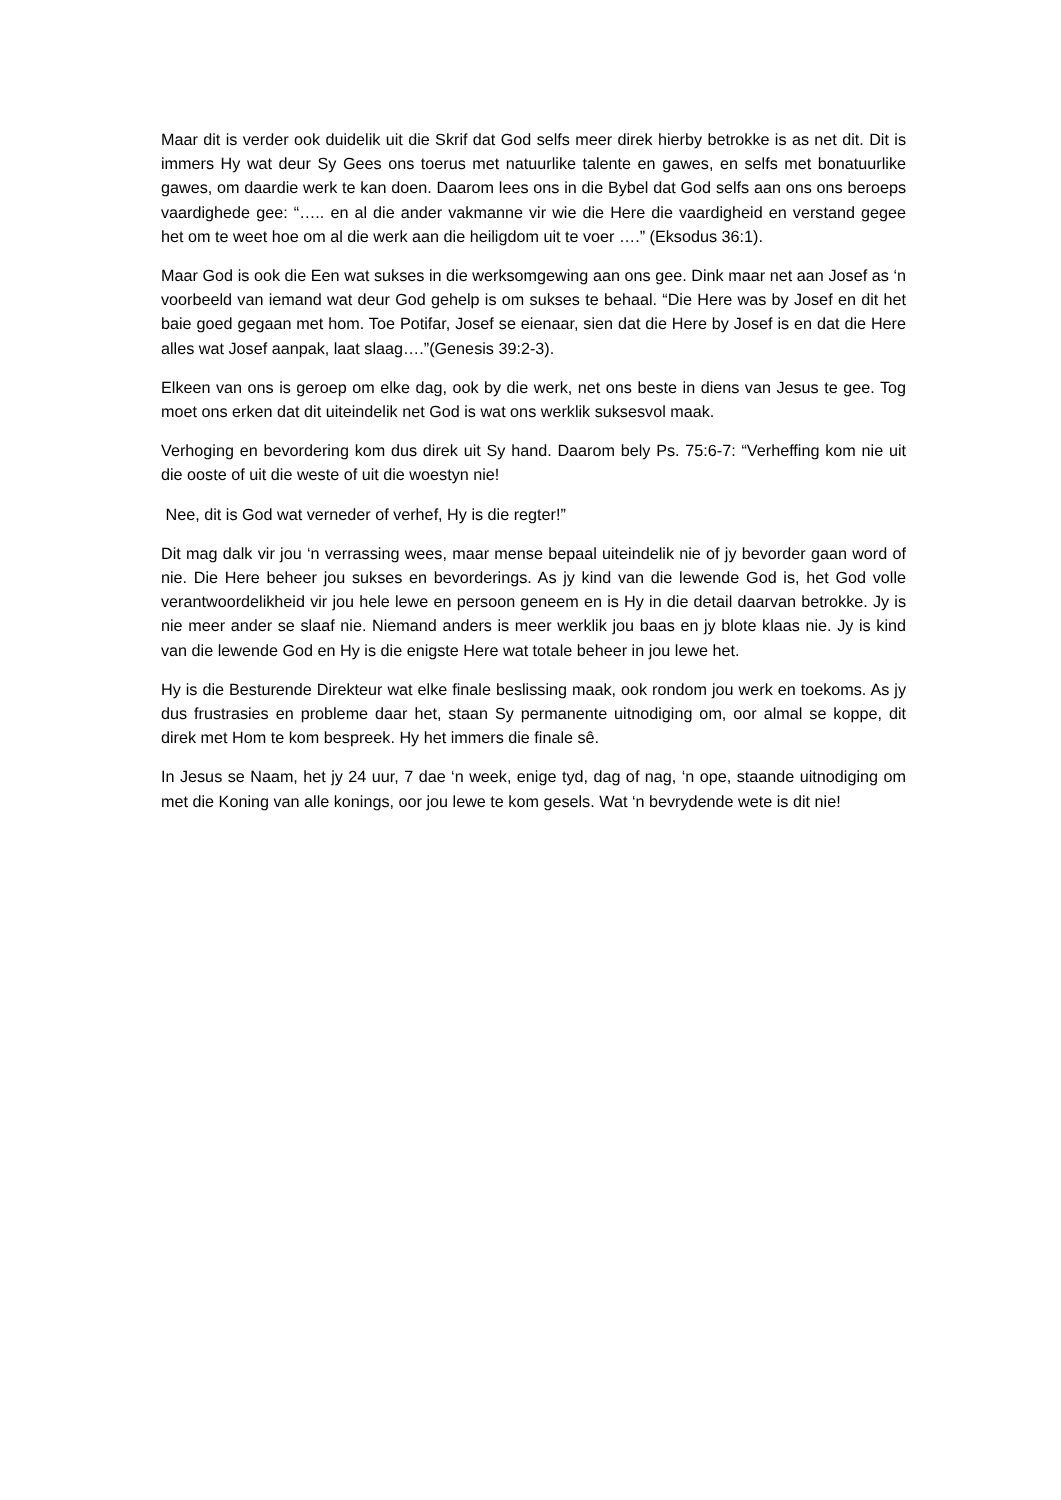Maar dit is verder ook duidelik uit die Skrif dat God selfs meer direk hierby betrokke is as net dit. Dit is immers Hy wat deur Sy Gees ons toerus met natuurlike talente en gawes, en selfs met bonatuurlike gawes, om daardie werk te kan doen. Daarom lees ons in die Bybel dat God selfs aan ons ons beroeps vaardighede gee: “….. en al die ander vakmanne vir wie die Here die vaardigheid en verstand gegee het om te weet hoe om al die werk aan die heiligdom uit te voer ….” (Eksodus 36:1).
Maar God is ook die Een wat sukses in die werksomgewing aan ons gee. Dink maar net aan Josef as ‘n voorbeeld van iemand wat deur God gehelp is om sukses te behaal. “Die Here was by Josef en dit het baie goed gegaan met hom. Toe Potifar, Josef se eienaar, sien dat die Here by Josef is en dat die Here alles wat Josef aanpak, laat slaag….”(Genesis 39:2-3).
Elkeen van ons is geroep om elke dag, ook by die werk, net ons beste in diens van Jesus te gee. Tog moet ons erken dat dit uiteindelik net God is wat ons werklik suksesvol maak.
Verhoging en bevordering kom dus direk uit Sy hand. Daarom bely Ps. 75:6-7: “Verheffing kom nie uit die ooste of uit die weste of uit die woestyn nie!
Nee, dit is God wat verneder of verhef, Hy is die regter!”
Dit mag dalk vir jou ‘n verrassing wees, maar mense bepaal uiteindelik nie of jy bevorder gaan word of nie. Die Here beheer jou sukses en bevorderings. As jy kind van die lewende God is, het God volle verantwoordelikheid vir jou hele lewe en persoon geneem en is Hy in die detail daarvan betrokke. Jy is nie meer ander se slaaf nie. Niemand anders is meer werklik jou baas en jy blote klaas nie. Jy is kind van die lewende God en Hy is die enigste Here wat totale beheer in jou lewe het.
Hy is die Besturende Direkteur wat elke finale beslissing maak, ook rondom jou werk en toekoms. As jy dus frustrasies en probleme daar het, staan Sy permanente uitnodiging om, oor almal se koppe, dit direk met Hom te kom bespreek. Hy het immers die finale sê.
In Jesus se Naam, het jy 24 uur, 7 dae ‘n week, enige tyd, dag of nag, ‘n ope, staande uitnodiging om met die Koning van alle konings, oor jou lewe te kom gesels. Wat ‘n bevrydende wete is dit nie!